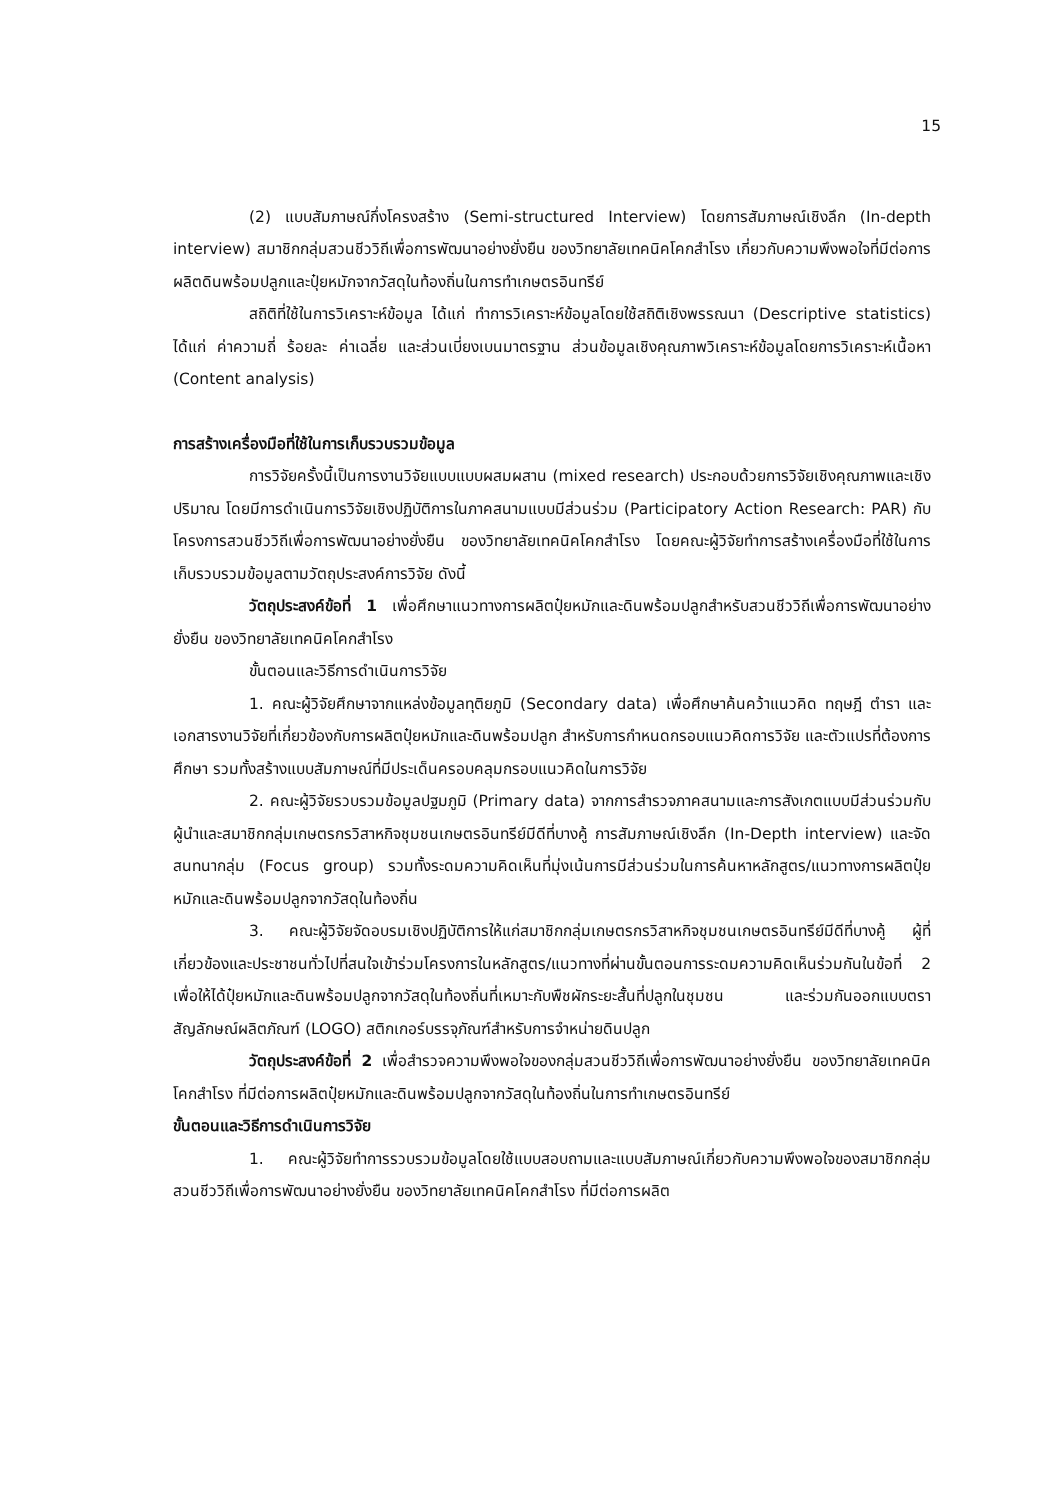15
(2) แบบสัมภาษณ์กึ่งโครงสร้าง (Semi-structured Interview) โดยการสัมภาษณ์เชิงลึก (In-depth interview) สมาชิกกลุ่มสวนชีววิถีเพื่อการพัฒนาอย่างยั่งยืน ของวิทยาลัยเทคนิคโคกสำโรง เกี่ยวกับความพึงพอใจที่มีต่อการผลิตดินพร้อมปลูกและปุ๋ยหมักจากวัสดุในท้องถิ่นในการทำเกษตรอินทรีย์
สถิติที่ใช้ในการวิเคราะห์ข้อมูล ได้แก่ ทำการวิเคราะห์ข้อมูลโดยใช้สถิติเชิงพรรณนา (Descriptive statistics) ได้แก่ ค่าความถี่ ร้อยละ ค่าเฉลี่ย และส่วนเบี่ยงเบนมาตรฐาน ส่วนข้อมูลเชิงคุณภาพวิเคราะห์ข้อมูลโดยการวิเคราะห์เนื้อหา (Content analysis)
การสร้างเครื่องมือที่ใช้ในการเก็บรวบรวมข้อมูล
การวิจัยครั้งนี้เป็นการงานวิจัยแบบแบบผสมผสาน (mixed research) ประกอบด้วยการวิจัยเชิงคุณภาพและเชิงปริมาณ โดยมีการดำเนินการวิจัยเชิงปฏิบัติการในภาคสนามแบบมีส่วนร่วม (Participatory Action Research: PAR) กับโครงการสวนชีววิถีเพื่อการพัฒนาอย่างยั่งยืน ของวิทยาลัยเทคนิคโคกสำโรง โดยคณะผู้วิจัยทำการสร้างเครื่องมือที่ใช้ในการเก็บรวบรวมข้อมูลตามวัตถุประสงค์การวิจัย ดังนี้
วัตถุประสงค์ข้อที่ 1 เพื่อศึกษาแนวทางการผลิตปุ๋ยหมักและดินพร้อมปลูกสำหรับสวนชีววิถีเพื่อการพัฒนาอย่างยั่งยืน ของวิทยาลัยเทคนิคโคกสำโรง
ขั้นตอนและวิธีการดำเนินการวิจัย
1. คณะผู้วิจัยศึกษาจากแหล่งข้อมูลทุติยภูมิ (Secondary data) เพื่อศึกษาค้นคว้าแนวคิด ทฤษฎี ตำรา และเอกสารงานวิจัยที่เกี่ยวข้องกับการผลิตปุ๋ยหมักและดินพร้อมปลูก สำหรับการกำหนดกรอบแนวคิดการวิจัย และตัวแปรที่ต้องการศึกษา รวมทั้งสร้างแบบสัมภาษณ์ที่มีประเด็นครอบคลุมกรอบแนวคิดในการวิจัย
2. คณะผู้วิจัยรวบรวมข้อมูลปฐมภูมิ (Primary data) จากการสำรวจภาคสนามและการสังเกตแบบมีส่วนร่วมกับผู้นำและสมาชิกกลุ่มเกษตรกรวิสาหกิจชุมชนเกษตรอินทรีย์มีดีที่บางคู้ การสัมภาษณ์เชิงลึก (In-Depth interview) และจัดสนทนากลุ่ม (Focus group) รวมทั้งระดมความคิดเห็นที่มุ่งเน้นการมีส่วนร่วมในการค้นหาหลักสูตร/แนวทางการผลิตปุ๋ยหมักและดินพร้อมปลูกจากวัสดุในท้องถิ่น
3. คณะผู้วิจัยจัดอบรมเชิงปฏิบัติการให้แก่สมาชิกกลุ่มเกษตรกรวิสาหกิจชุมชนเกษตรอินทรีย์มีดีที่บางคู้ ผู้ที่เกี่ยวข้องและประชาชนทั่วไปที่สนใจเข้าร่วมโครงการในหลักสูตร/แนวทางที่ผ่านขั้นตอนการระดมความคิดเห็นร่วมกันในข้อที่ 2 เพื่อให้ได้ปุ๋ยหมักและดินพร้อมปลูกจากวัสดุในท้องถิ่นที่เหมาะกับพืชผักระยะสั้นที่ปลูกในชุมชน และร่วมกันออกแบบตราสัญลักษณ์ผลิตภัณฑ์ (LOGO) สติกเกอร์บรรจุภัณฑ์สำหรับการจำหน่ายดินปลูก
วัตถุประสงค์ข้อที่ 2 เพื่อสำรวจความพึงพอใจของกลุ่มสวนชีววิถีเพื่อการพัฒนาอย่างยั่งยืน ของวิทยาลัยเทคนิคโคกสำโรง ที่มีต่อการผลิตปุ๋ยหมักและดินพร้อมปลูกจากวัสดุในท้องถิ่นในการทำเกษตรอินทรีย์
ขั้นตอนและวิธีการดำเนินการวิจัย
1. คณะผู้วิจัยทำการรวบรวมข้อมูลโดยใช้แบบสอบถามและแบบสัมภาษณ์เกี่ยวกับความพึงพอใจของสมาชิกกลุ่มสวนชีววิถีเพื่อการพัฒนาอย่างยั่งยืน ของวิทยาลัยเทคนิคโคกสำโรง ที่มีต่อการผลิต